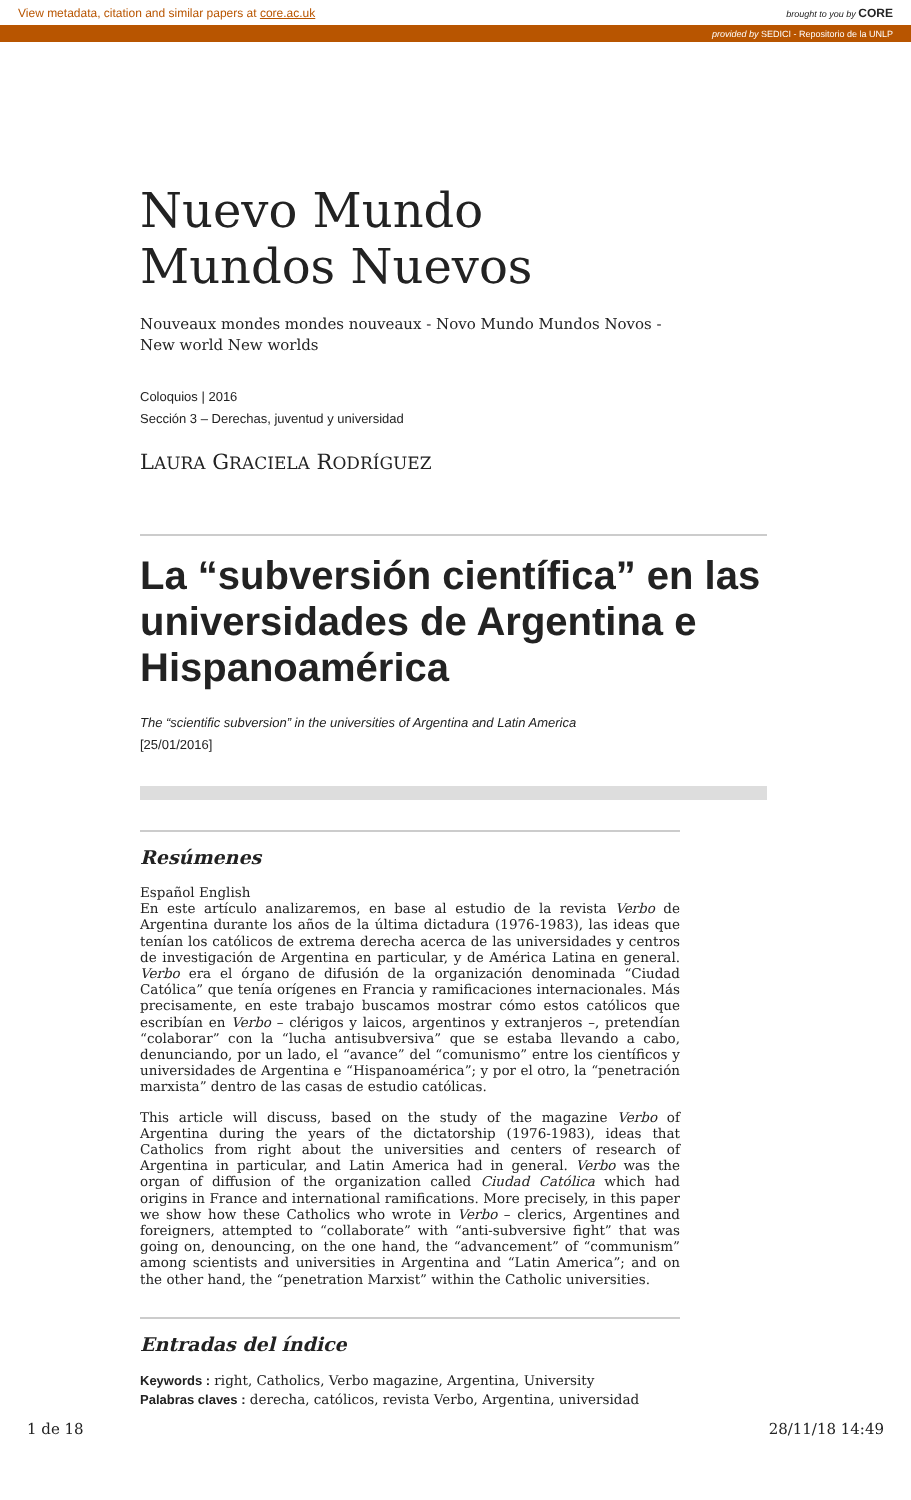View metadata, citation and similar papers at core.ac.uk brought to you by CORE
provided by SEDICI - Repositorio de la UNLP
Nuevo Mundo
Mundos Nuevos
Nouveaux mondes mondes nouveaux - Novo Mundo Mundos Novos -
New world New worlds
Coloquios | 2016
Sección 3 – Derechas, juventud y universidad
LAURA GRACIELA RODRÍGUEZ
La “subversión científica” en las universidades de Argentina e Hispanoamérica
The “scientific subversion” in the universities of Argentina and Latin America
[25/01/2016]
Resúmenes
Español English
En este artículo analizaremos, en base al estudio de la revista Verbo de Argentina durante los años de la última dictadura (1976-1983), las ideas que tenían los católicos de extrema derecha acerca de las universidades y centros de investigación de Argentina en particular, y de América Latina en general. Verbo era el órgano de difusión de la organización denominada “Ciudad Católica” que tenía orígenes en Francia y ramificaciones internacionales. Más precisamente, en este trabajo buscamos mostrar cómo estos católicos que escribían en Verbo – clérigos y laicos, argentinos y extranjeros –, pretendían “colaborar” con la “lucha antisubversiva” que se estaba llevando a cabo, denunciando, por un lado, el “avance” del “comunismo” entre los científicos y universidades de Argentina e “Hispanoamérica”; y por el otro, la “penetración marxista” dentro de las casas de estudio católicas.
This article will discuss, based on the study of the magazine Verbo of Argentina during the years of the dictatorship (1976-1983), ideas that Catholics from right about the universities and centers of research of Argentina in particular, and Latin America had in general. Verbo was the organ of diffusion of the organization called Ciudad Católica which had origins in France and international ramifications. More precisely, in this paper we show how these Catholics who wrote in Verbo – clerics, Argentines and foreigners, attempted to “collaborate” with “anti-subversive fight” that was going on, denouncing, on the one hand, the “advancement” of “communism” among scientists and universities in Argentina and “Latin America”; and on the other hand, the “penetration Marxist” within the Catholic universities.
Entradas del índice
Keywords : right, Catholics, Verbo magazine, Argentina, University
Palabras claves : derecha, católicos, revista Verbo, Argentina, universidad
1 de 18 28/11/18 14:49